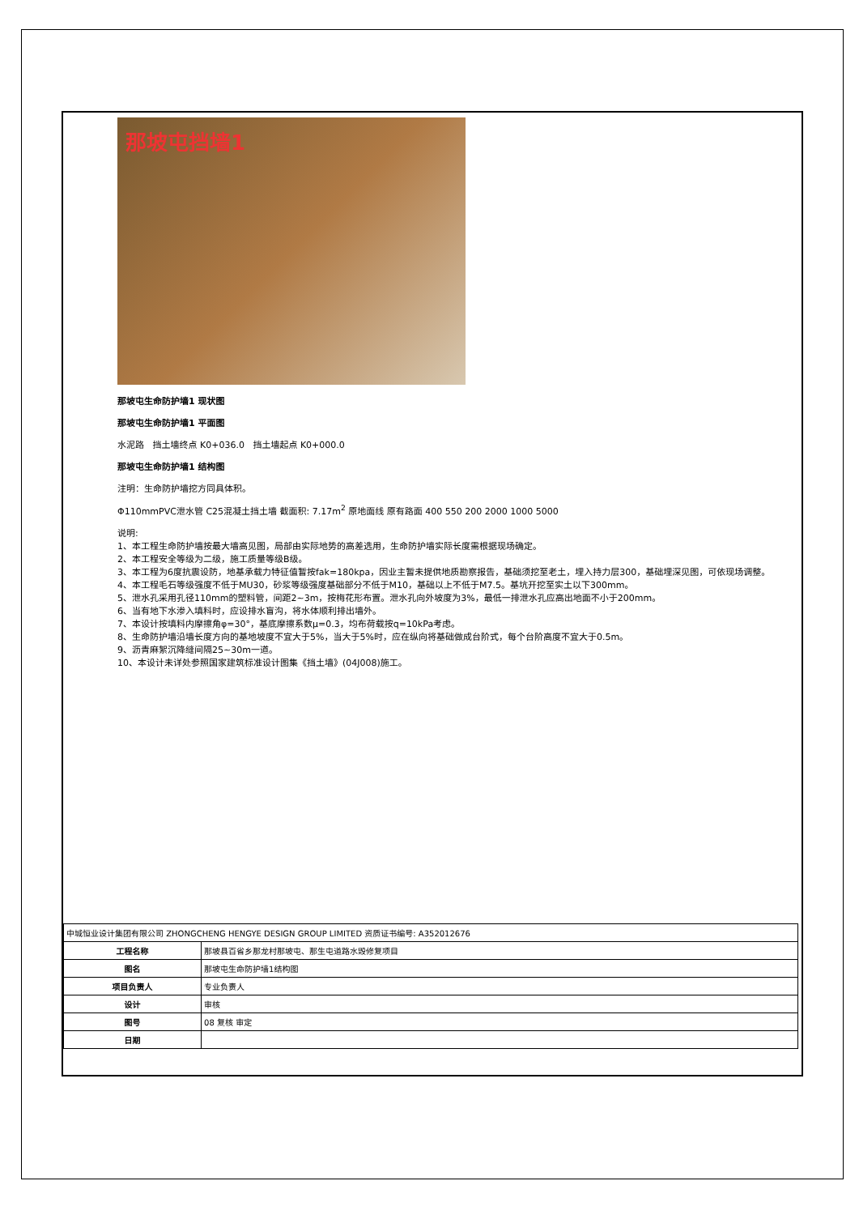那坡屯挡墙1
那坡屯生命防护墙1 现状图
那坡屯生命防护墙1 平面图
水泥路 挡土墙终点 K0+036.0 挡土墙起点 K0+000.0
那坡屯生命防护墙1 结构图
注明：生命防护墙挖方同具体积。
Φ110mmPVC泄水管 C25混凝土挡土墙 截面积: 7.17m<sup>2</sup> 原地面线 原有路面 400 550 200 2000 1000 5000
说明:
1、本工程生命防护墙按最大墙高见图，局部由实际地势的高差选用，生命防护墙实际长度需根据现场确定。
2、本工程安全等级为二级，施工质量等级B级。
3、本工程为6度抗震设防，地基承载力特征值暂按fak=180kpa，因业主暂未提供地质勘察报告，基础须挖至老土，埋入持力层300，基础埋深见图，可依现场调整。
4、本工程毛石等级强度不低于MU30，砂浆等级强度基础部分不低于M10，基础以上不低于M7.5。基坑开挖至实土以下300mm。
5、泄水孔采用孔径110mm的塑料管，间距2~3m，按梅花形布置。泄水孔向外坡度为3%，最低一排泄水孔应高出地面不小于200mm。
6、当有地下水渗入填料时，应设排水盲沟，将水体顺利排出墙外。
7、本设计按填料内摩擦角φ=30°，基底摩擦系数μ=0.3，均布荷载按q=10kPa考虑。
8、生命防护墙沿墙长度方向的基地坡度不宜大于5%，当大于5%时，应在纵向将基础做成台阶式，每个台阶高度不宜大于0.5m。
9、沥青麻絮沉降缝间隔25~30m一道。
10、本设计未详处参照国家建筑标准设计图集《挡土墙》(04J008)施工。
| 中城恒业设计集团有限公司 ZHONGCHENG HENGYE DESIGN GROUP LIMITED 资质证书编号: A352012676 | |
| 工程名称 | 那坡县百省乡那龙村那坡屯、那生屯道路水毁修复项目 |
| 图名 | 那坡屯生命防护墙1结构图 |
| 项目负责人 | 专业负责人 |
| 设计 | 审核 |
| 图号 | 08 复核 审定 |
| 日期 | |